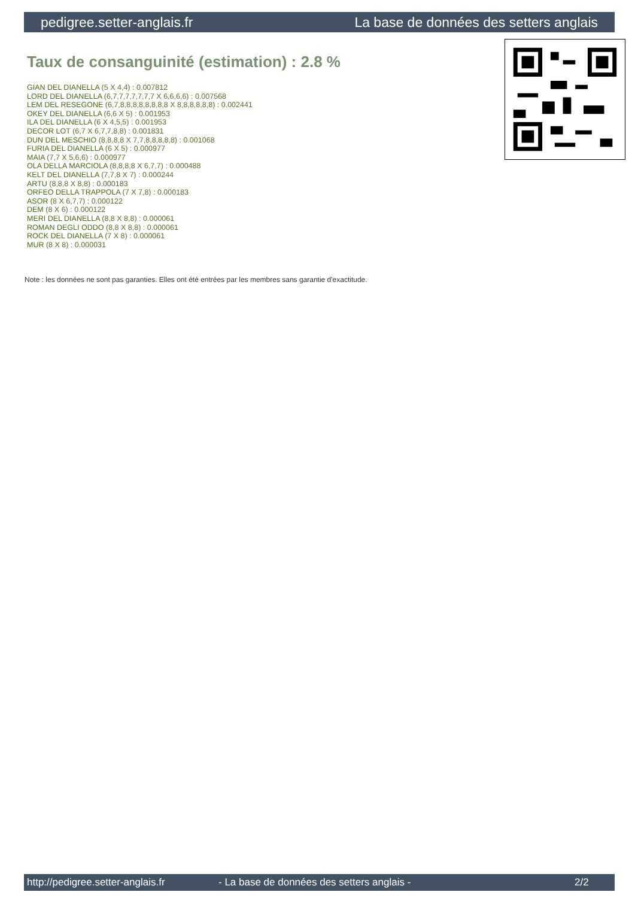pedigree.setter-anglais.fr La base de données des setters anglais
Taux de consanguinité (estimation) : 2.8 %
GIAN DEL DIANELLA (5 X 4,4) : 0.007812
LORD DEL DIANELLA (6,7,7,7,7,7,7,7 X 6,6,6,6) : 0.007568
LEM DEL RESEGONE (6,7,8,8,8,8,8,8,8,8 X 8,8,8,8,8,8) : 0.002441
OKEY DEL DIANELLA (6,6 X 5) : 0.001953
ILA DEL DIANELLA (6 X 4,5,5) : 0.001953
DECOR LOT (6,7 X 6,7,7,8,8) : 0.001831
DUN DEL MESCHIO (8,8,8,8 X 7,7,8,8,8,8,8) : 0.001068
FURIA DEL DIANELLA (6 X 5) : 0.000977
MAIA (7,7 X 5,6,6) : 0.000977
OLA DELLA MARCIOLA (8,8,8,8 X 6,7,7) : 0.000488
KELT DEL DIANELLA (7,7,8 X 7) : 0.000244
ARTU (8,8,8 X 8,8) : 0.000183
ORFEO DELLA TRAPPOLA (7 X 7,8) : 0.000183
ASOR (8 X 6,7,7) : 0.000122
DEM (8 X 6) : 0.000122
MERI DEL DIANELLA (8,8 X 8,8) : 0.000061
ROMAN DEGLI ODDO (8,8 X 8,8) : 0.000061
ROCK DEL DIANELLA (7 X 8) : 0.000061
MUR (8 X 8) : 0.000031
Note : les données ne sont pas garanties. Elles ont été entrées par les membres sans garantie d'exactitude.
http://pedigree.setter-anglais.fr - La base de données des setters anglais - 2/2